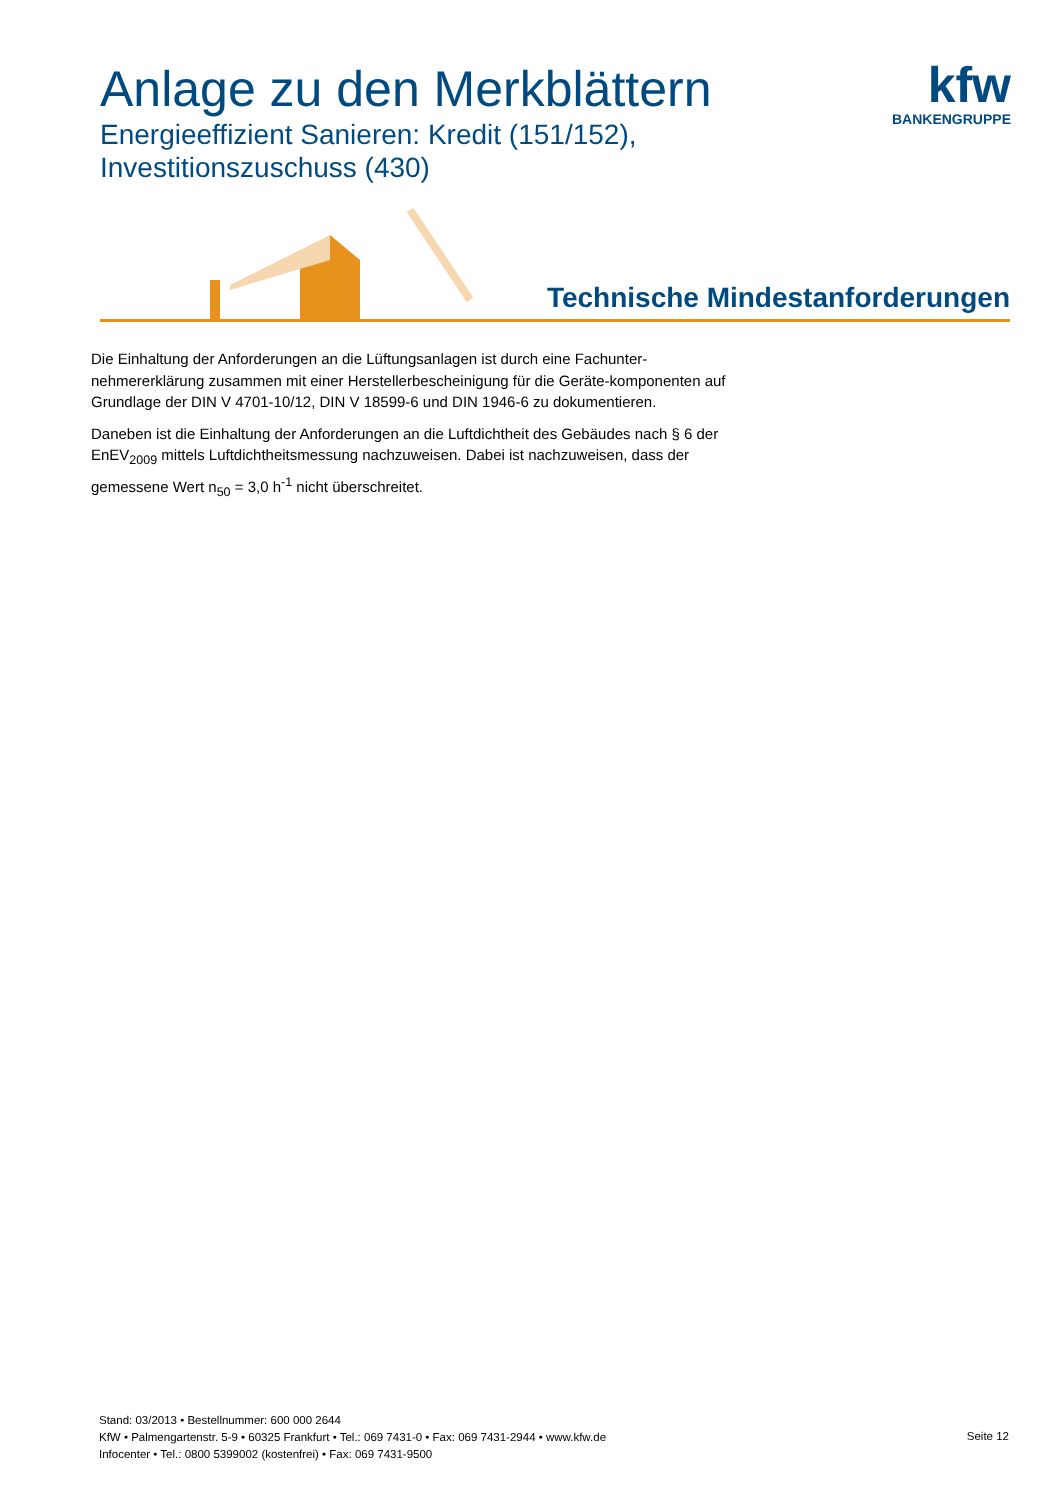Anlage zu den Merkblättern
Energieeffizient Sanieren: Kredit (151/152),
Investitionszuschuss (430)
kfw
BANKENGRUPPE
Technische Mindestanforderungen
Die Einhaltung der Anforderungen an die Lüftungsanlagen ist durch eine Fachunter-nehmererklärung zusammen mit einer Herstellerbescheinigung für die Geräte-komponenten auf Grundlage der DIN V 4701-10/12, DIN V 18599-6 und DIN 1946-6 zu dokumentieren.
Daneben ist die Einhaltung der Anforderungen an die Luftdichtheit des Gebäudes nach § 6 der EnEV<sub>2009</sub> mittels Luftdichtheitsmessung nachzuweisen. Dabei ist nachzuweisen, dass der gemessene Wert n<sub>50</sub> = 3,0 h<sup>-1</sup> nicht überschreitet.
Stand: 03/2013 • Bestellnummer: 600 000 2644
KfW • Palmengartenstr. 5-9 • 60325 Frankfurt • Tel.: 069 7431-0 • Fax: 069 7431-2944 • www.kfw.de
Infocenter • Tel.: 0800 5399002 (kostenfrei) • Fax: 069 7431-9500
Seite 12